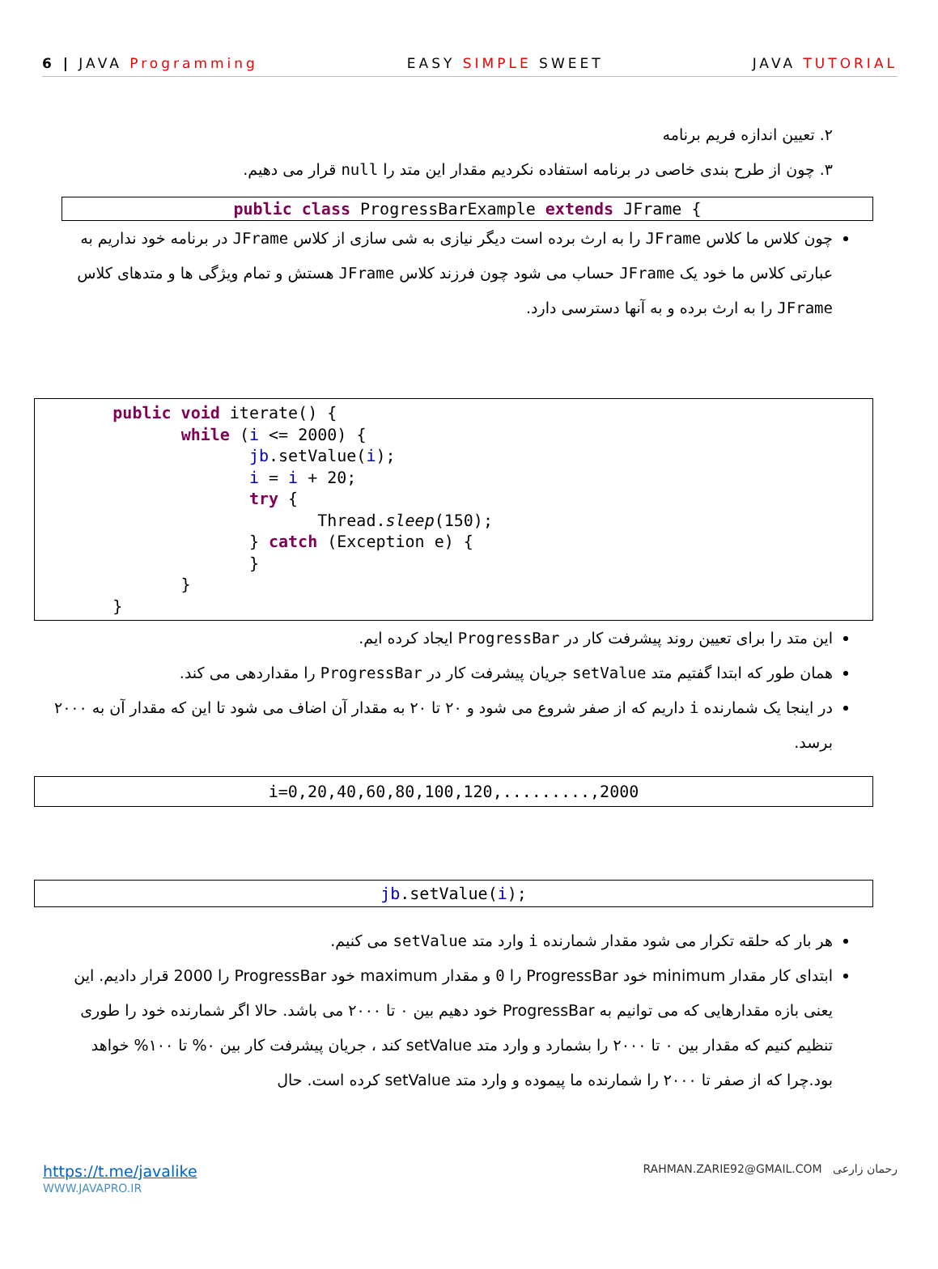6 | JAVA Programming EASY SIMPLE SWEET JAVA TUTORIAL
۲. تعیین اندازه فریم برنامه
۳. چون از طرح بندی خاصی در برنامه استفاده نکردیم مقدار این متد را null قرار می دهیم.
public class ProgressBarExample extends JFrame {
چون کلاس ما کلاس JFrame را به ارث برده است دیگر نیازی به شی سازی از کلاس JFrame در برنامه خود نداریم به عبارتی کلاس ما خود یک JFrame حساب می شود چون فرزند کلاس JFrame هستش و تمام ویژگی ها و متدهای کلاس JFrame را به ارث برده و به آنها دسترسی دارد.
        public void iterate() {
               while (i <= 2000) {
                      jb.setValue(i);
                      i = i + 20;
                      try {
                             Thread.sleep(150);
                      } catch (Exception e) {
                      }
               }
        }
این متد را برای تعیین روند پیشرفت کار در ProgressBar ایجاد کرده ایم.
همان طور که ابتدا گفتیم متد setValue جریان پیشرفت کار در ProgressBar را مقداردهی می کند.
در اینجا یک شمارنده i داریم که از صفر شروع می شود و ۲۰ تا ۲۰ به مقدار آن اضاف می شود تا این که مقدار آن به ۲۰۰۰ برسد.
i=0,20,40,60,80,100,120,.........,2000
jb.setValue(i);
هر بار که حلقه تکرار می شود مقدار شمارنده i وارد متد setValue می کنیم.
ابتدای کار مقدار minimum خود ProgressBar را 0 و مقدار maximum خود ProgressBar را 2000 قرار دادیم. این یعنی بازه مقدارهایی که می توانیم به ProgressBar خود دهیم بین ۰ تا ۲۰۰۰ می باشد. حالا اگر شمارنده خود را طوری تنظیم کنیم که مقدار بین ۰ تا ۲۰۰۰ را بشمارد و وارد متد setValue کند ، جریان پیشرفت کار بین ۰% تا ۱۰۰% خواهد بود.چرا که از صفر تا ۲۰۰۰ را شمارنده ما پیموده و وارد متد setValue کرده است. حال
https://t.me/javalike
WWW.JAVAPRO.IR
RAHMAN.ZARIE92@GMAIL.COM رحمان زارعی